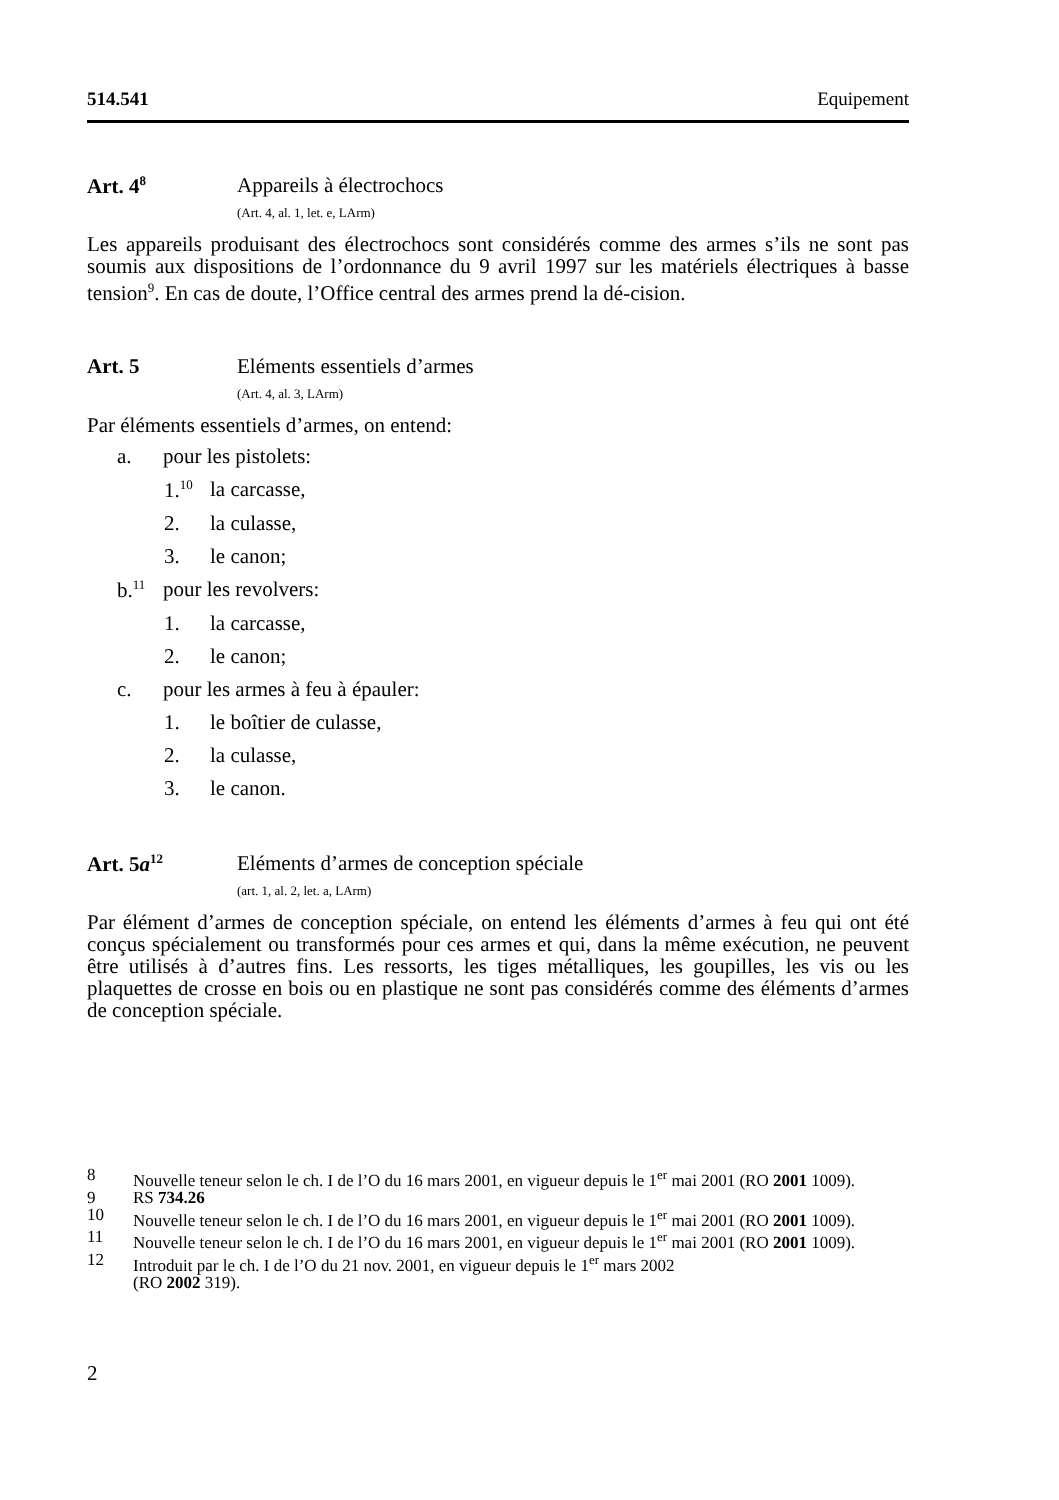514.541 Equipement
Art. 4<sup>8</sup>
Appareils à électrochocs
(Art. 4, al. 1, let. e, LArm)
Les appareils produisant des électrochocs sont considérés comme des armes s’ils ne sont pas soumis aux dispositions de l’ordonnance du 9 avril 1997 sur les matériels électriques à basse tension<sup>9</sup>. En cas de doute, l’Office central des armes prend la dé-cision.
Art. 5 Eléments essentiels d’armes
(Art. 4, al. 3, LArm)
Par éléments essentiels d’armes, on entend:
a. pour les pistolets:
1.<sup>10</sup> la carcasse,
2. la culasse,
3. le canon;
b.<sup>11</sup> pour les revolvers:
1. la carcasse,
2. le canon;
c. pour les armes à feu à épauler:
1. le boîtier de culasse,
2. la culasse,
3. le canon.
Art. 5a<sup>12</sup>
Eléments d’armes de conception spéciale
(art. 1, al. 2, let. a, LArm)
Par élément d’armes de conception spéciale, on entend les éléments d’armes à feu qui ont été conçus spécialement ou transformés pour ces armes et qui, dans la même exécution, ne peuvent être utilisés à d’autres fins. Les ressorts, les tiges métalliques, les goupilles, les vis ou les plaquettes de crosse en bois ou en plastique ne sont pas considérés comme des éléments d’armes de conception spéciale.
8 Nouvelle teneur selon le ch. I de l’O du 16 mars 2001, en vigueur depuis le 1<sup>er</sup> mai 2001 (RO 2001 1009).
9 RS 734.26
10 Nouvelle teneur selon le ch. I de l’O du 16 mars 2001, en vigueur depuis le 1<sup>er</sup> mai 2001 (RO 2001 1009).
11 Nouvelle teneur selon le ch. I de l’O du 16 mars 2001, en vigueur depuis le 1<sup>er</sup> mai 2001 (RO 2001 1009).
12 Introduit par le ch. I de l’O du 21 nov. 2001, en vigueur depuis le 1<sup>er</sup> mars 2002
(RO 2002 319).
2